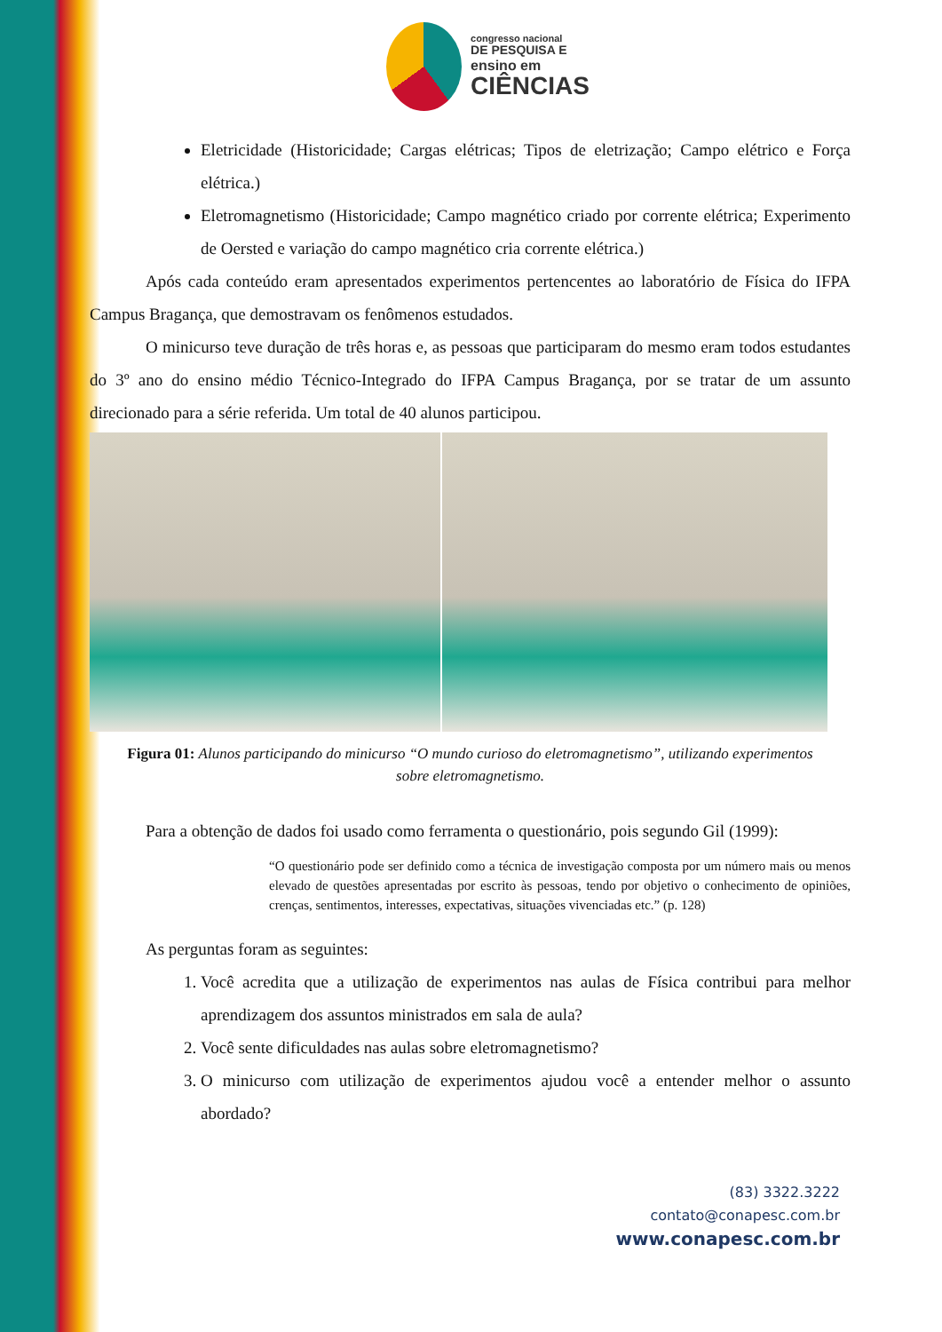congresso nacional
DE PESQUISA E
ensino em
CIÊNCIAS
Eletricidade (Historicidade; Cargas elétricas; Tipos de eletrização; Campo elétrico e Força elétrica.)
Eletromagnetismo (Historicidade; Campo magnético criado por corrente elétrica; Experimento de Oersted e variação do campo magnético cria corrente elétrica.)
Após cada conteúdo eram apresentados experimentos pertencentes ao laboratório de Física do IFPA Campus Bragança, que demostravam os fenômenos estudados.
O minicurso teve duração de três horas e, as pessoas que participaram do mesmo eram todos estudantes do 3º ano do ensino médio Técnico-Integrado do IFPA Campus Bragança, por se tratar de um assunto direcionado para a série referida. Um total de 40 alunos participou.
Figura 01: Alunos participando do minicurso “O mundo curioso do eletromagnetismo”, utilizando experimentos sobre eletromagnetismo.
Para a obtenção de dados foi usado como ferramenta o questionário, pois segundo Gil (1999):
“O questionário pode ser definido como a técnica de investigação composta por um número mais ou menos elevado de questões apresentadas por escrito às pessoas, tendo por objetivo o conhecimento de opiniões, crenças, sentimentos, interesses, expectativas, situações vivenciadas etc.” (p. 128)
As perguntas foram as seguintes:
1. Você acredita que a utilização de experimentos nas aulas de Física contribui para melhor aprendizagem dos assuntos ministrados em sala de aula?
2. Você sente dificuldades nas aulas sobre eletromagnetismo?
3. O minicurso com utilização de experimentos ajudou você a entender melhor o assunto abordado?
(83) 3322.3222
contato@conapesc.com.br
www.conapesc.com.br